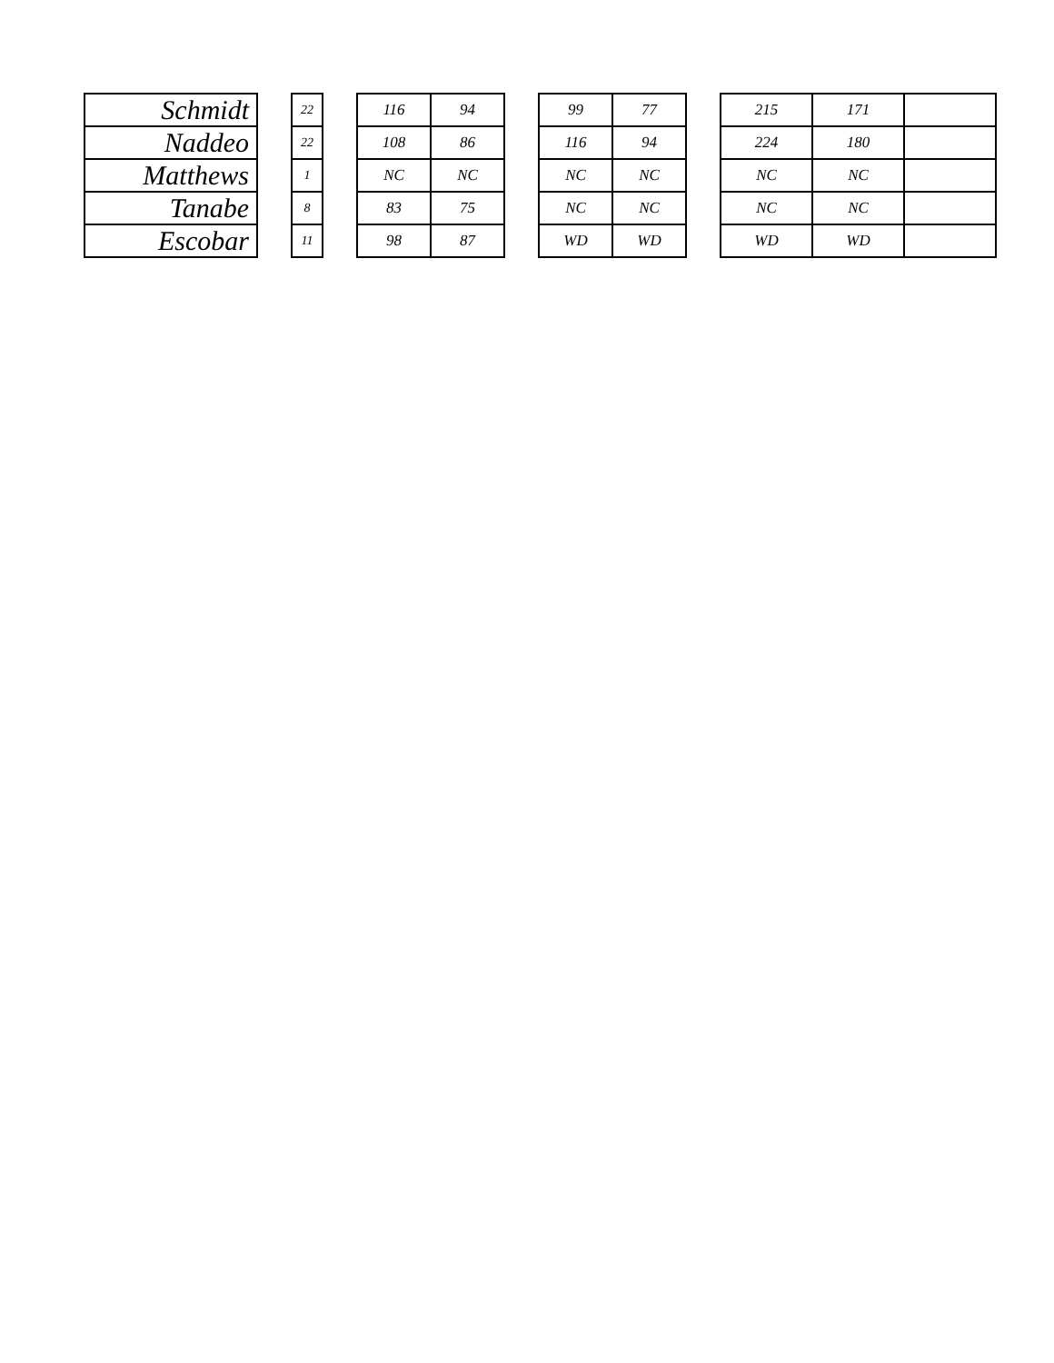| Schmidt | | 22 | | 116 | 94 | | 99 | 77 | | 215 | 171 | |
| Naddeo | | 22 | | 108 | 86 | | 116 | 94 | | 224 | 180 | |
| Matthews | | 1 | | NC | NC | | NC | NC | | NC | NC | |
| Tanabe | | 8 | | 83 | 75 | | NC | NC | | NC | NC | |
| Escobar | | 11 | | 98 | 87 | | WD | WD | | WD | WD | |